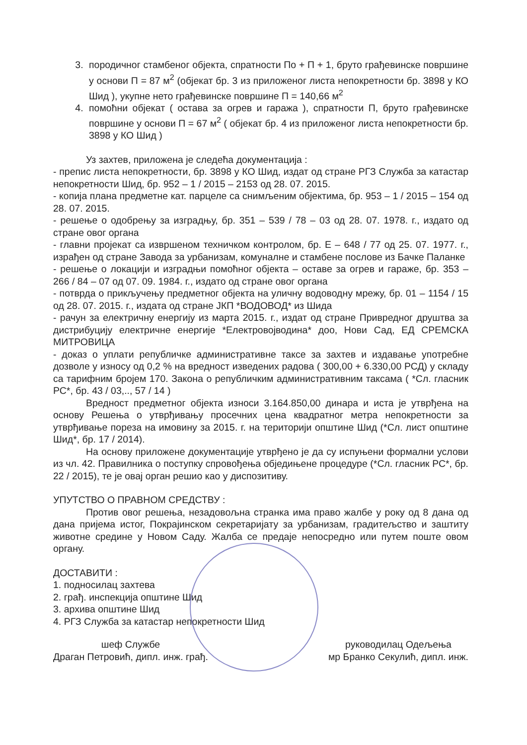3. породичног стамбеног објекта, спратности По + П + 1, бруто грађевинске површине у основи П = 87 м<sup>2</sup> (објекат бр. 3 из приложеног листа непокретности бр. 3898 у КО Шид ), укупне нето грађевинске површине П = 140,66 м<sup>2</sup>
4. помоћни објекат ( остава за огрев и гаража ), спратности П, бруто грађевинске површине у основи П = 67 м<sup>2</sup> ( објекат бр. 4 из приложеног листа непокретности бр. 3898 у КО Шид )
Уз захтев, приложена је следећа документација :
- препис листа непокретности, бр. 3898 у КО Шид, издат од стране РГЗ Служба за катастар непокретности Шид, бр. 952 – 1 / 2015 – 2153 од 28. 07. 2015.
- копија плана предметне кат. парцеле са снимљеним објектима, бр. 953 – 1 / 2015 – 154 од 28. 07. 2015.
- решење о одобрењу за изградњу, бр. 351 – 539 / 78 – 03 од 28. 07. 1978. г., издато од стране овог органа
- главни пројекат са извршеном техничком контролом, бр. Е – 648 / 77 од 25. 07. 1977. г., израђен од стране Завода за урбанизам, комуналне и стамбене послове из Бачке Паланке
- решење о локацији и изградњи помоћног објекта – оставе за огрев и гараже, бр. 353 – 266 / 84 – 07 од 07. 09. 1984. г., издато од стране овог органа
- потврда о прикључењу предметног објекта на уличну водоводну мрежу, бр. 01 – 1154 / 15 од 28. 07. 2015. г., издата од стране ЈКП *ВОДОВОД* из Шида
- рачун за електричну енергију из марта 2015. г., издат од стране Привредног друштва за дистрибуцију електричне енергије *Електровојводина* доо, Нови Сад, ЕД СРЕМСКА МИТРОВИЦА
- доказ о уплати републичке административне таксе за захтев и издавање употребне дозволе у износу од 0,2 % на вредност изведених радова ( 300,00 + 6.330,00 РСД) у складу са тарифним бројем 170. Закона о републичким административним таксама ( *Сл. гласник РС*, бр. 43 / 03,.., 57 / 14 )
Вредност предметног објекта износи 3.164.850,00 динара и иста је утврђена на основу Решења о утврђивању просечних цена квадратног метра непокретности за утврђивање пореза на имовину за 2015. г. на територији општине Шид (*Сл. лист општине Шид*, бр. 17 / 2014).
На основу приложене документације утврђено је да су испуњени формални услови из чл. 42. Правилника о поступку спровођења обједињене процедуре (*Сл. гласник РС*, бр. 22 / 2015), те је овај орган решио као у диспозитиву.
УПУТСТВО О ПРАВНОМ СРЕДСТВУ :
Против овог решења, незадовољна странка има право жалбе у року од 8 дана од дана пријема истог, Покрајинском секретаријату за урбанизам, градитељство и заштиту животне средине у Новом Саду. Жалба се предаје непосредно или путем поште овом органу.
ДОСТАВИТИ :
1. подносилац захтева
2. грађ. инспекција општине Шид
3. архива општине Шид
4. РГЗ Служба за катастар непокретности Шид
шеф Службе
Драган Петровић, дипл. инж. грађ.
руководилац Одељења
мр Бранко Секулић, дипл. инж.